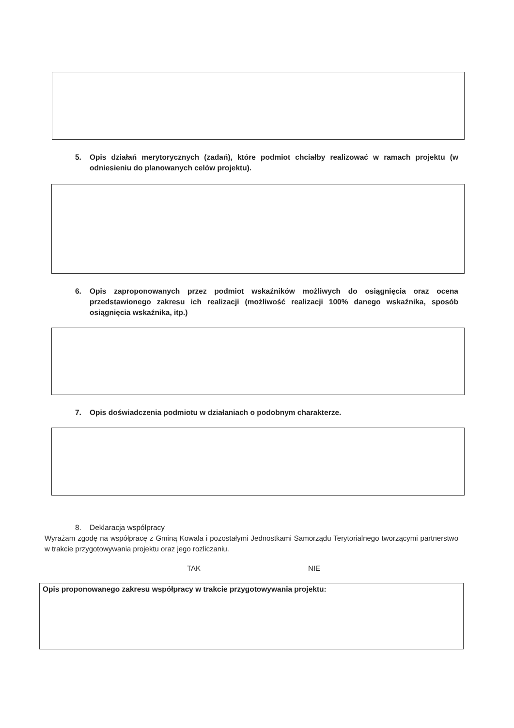5. Opis działań merytorycznych (zadań), które podmiot chciałby realizować w ramach projektu (w odniesieniu do planowanych celów projektu).
6. Opis zaproponowanych przez podmiot wskaźników możliwych do osiągnięcia oraz ocena przedstawionego zakresu ich realizacji (możliwość realizacji 100% danego wskaźnika, sposób osiągnięcia wskaźnika, itp.)
7. Opis doświadczenia podmiotu w działaniach o podobnym charakterze.
8. Deklaracja współpracy
Wyrażam zgodę na współpracę z Gminą Kowala i pozostałymi Jednostkami Samorządu Terytorialnego tworzącymi partnerstwo w trakcie przygotowywania projektu oraz jego rozliczaniu.
TAK NIE
Opis proponowanego zakresu współpracy w trakcie przygotowywania projektu: